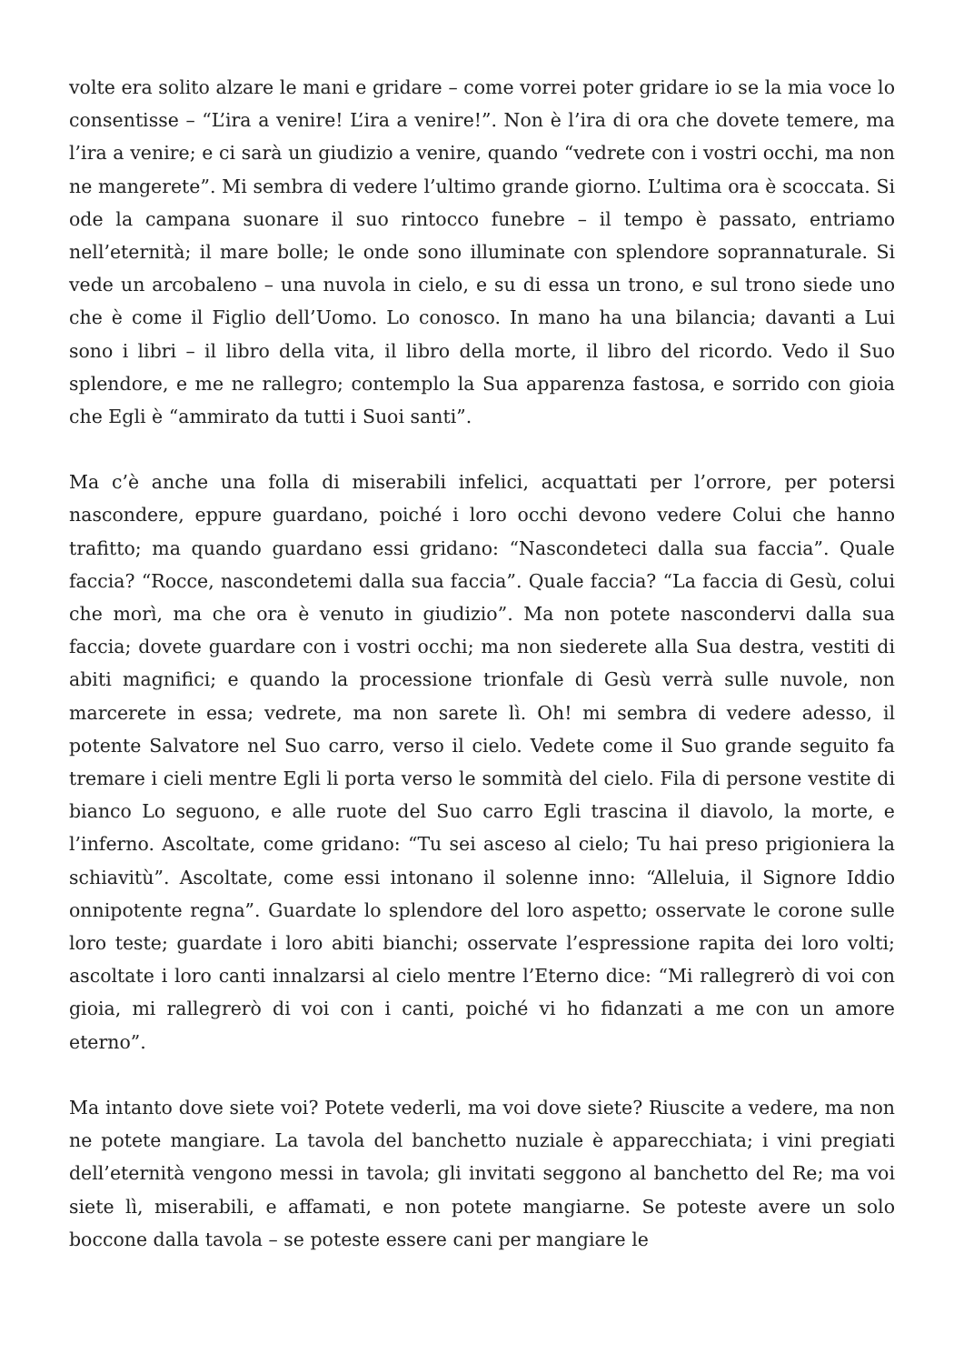volte era solito alzare le mani e gridare – come vorrei poter gridare io se la mia voce lo consentisse – “L’ira a venire! L’ira a venire!”. Non è l’ira di ora che dovete temere, ma l’ira a venire; e ci sarà un giudizio a venire, quando “vedrete con i vostri occhi, ma non ne mangerete”. Mi sembra di vedere l’ultimo grande giorno. L’ultima ora è scoccata. Si ode la campana suonare il suo rintocco funebre – il tempo è passato, entriamo nell’eternità; il mare bolle; le onde sono illuminate con splendore soprannaturale. Si vede un arcobaleno – una nuvola in cielo, e su di essa un trono, e sul trono siede uno che è come il Figlio dell’Uomo. Lo conosco. In mano ha una bilancia; davanti a Lui sono i libri – il libro della vita, il libro della morte, il libro del ricordo. Vedo il Suo splendore, e me ne rallegro; contemplo la Sua apparenza fastosa, e sorrido con gioia che Egli è “ammirato da tutti i Suoi santi”.
Ma c’è anche una folla di miserabili infelici, acquattati per l’orrore, per potersi nascondere, eppure guardano, poiché i loro occhi devono vedere Colui che hanno trafitto; ma quando guardano essi gridano: “Nascondeteci dalla sua faccia”. Quale faccia? “Rocce, nascondetemi dalla sua faccia”. Quale faccia? “La faccia di Gesù, colui che morì, ma che ora è venuto in giudizio”. Ma non potete nascondervi dalla sua faccia; dovete guardare con i vostri occhi; ma non siederete alla Sua destra, vestiti di abiti magnifici; e quando la processione trionfale di Gesù verrà sulle nuvole, non marcerete in essa; vedrete, ma non sarete lì. Oh! mi sembra di vedere adesso, il potente Salvatore nel Suo carro, verso il cielo. Vedete come il Suo grande seguito fa tremare i cieli mentre Egli li porta verso le sommità del cielo. Fila di persone vestite di bianco Lo seguono, e alle ruote del Suo carro Egli trascina il diavolo, la morte, e l’inferno. Ascoltate, come gridano: “Tu sei asceso al cielo; Tu hai preso prigioniera la schiavitù”. Ascoltate, come essi intonano il solenne inno: “Alleluia, il Signore Iddio onnipotente regna”. Guardate lo splendore del loro aspetto; osservate le corone sulle loro teste; guardate i loro abiti bianchi; osservate l’espressione rapita dei loro volti; ascoltate i loro canti innalzarsi al cielo mentre l’Eterno dice: “Mi rallegrerò di voi con gioia, mi rallegrerò di voi con i canti, poiché vi ho fidanzati a me con un amore eterno”.
Ma intanto dove siete voi? Potete vederli, ma voi dove siete? Riuscite a vedere, ma non ne potete mangiare. La tavola del banchetto nuziale è apparecchiata; i vini pregiati dell’eternità vengono messi in tavola; gli invitati seggono al banchetto del Re; ma voi siete lì, miserabili, e affamati, e non potete mangiarne. Se poteste avere un solo boccone dalla tavola – se poteste essere cani per mangiare le